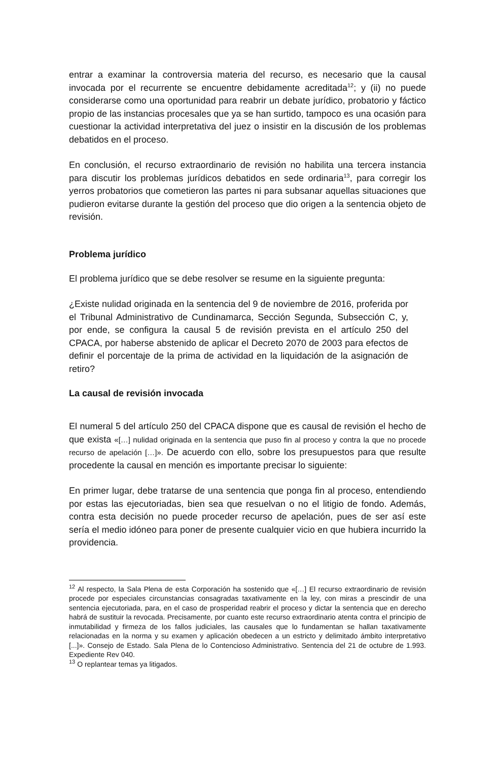entrar a examinar la controversia materia del recurso, es necesario que la causal invocada por el recurrente se encuentre debidamente acreditada<sup>12</sup>; y (ii) no puede considerarse como una oportunidad para reabrir un debate jurídico, probatorio y fáctico propio de las instancias procesales que ya se han surtido, tampoco es una ocasión para cuestionar la actividad interpretativa del juez o insistir en la discusión de los problemas debatidos en el proceso.
En conclusión, el recurso extraordinario de revisión no habilita una tercera instancia para discutir los problemas jurídicos debatidos en sede ordinaria<sup>13</sup>, para corregir los yerros probatorios que cometieron las partes ni para subsanar aquellas situaciones que pudieron evitarse durante la gestión del proceso que dio origen a la sentencia objeto de revisión.
Problema jurídico
El problema jurídico que se debe resolver se resume en la siguiente pregunta:
¿Existe nulidad originada en la sentencia del 9 de noviembre de 2016, proferida por el Tribunal Administrativo de Cundinamarca, Sección Segunda, Subsección C, y, por ende, se configura la causal 5 de revisión prevista en el artículo 250 del CPACA, por haberse abstenido de aplicar el Decreto 2070 de 2003 para efectos de definir el porcentaje de la prima de actividad en la liquidación de la asignación de retiro?
La causal de revisión invocada
El numeral 5 del artículo 250 del CPACA dispone que es causal de revisión el hecho de que exista «[…] nulidad originada en la sentencia que puso fin al proceso y contra la que no procede recurso de apelación […]». De acuerdo con ello, sobre los presupuestos para que resulte procedente la causal en mención es importante precisar lo siguiente:
En primer lugar, debe tratarse de una sentencia que ponga fin al proceso, entendiendo por estas las ejecutoriadas, bien sea que resuelvan o no el litigio de fondo. Además, contra esta decisión no puede proceder recurso de apelación, pues de ser así este sería el medio idóneo para poner de presente cualquier vicio en que hubiera incurrido la providencia.
<sup>12</sup> Al respecto, la Sala Plena de esta Corporación ha sostenido que «[…] El recurso extraordinario de revisión procede por especiales circunstancias consagradas taxativamente en la ley, con miras a prescindir de una sentencia ejecutoriada, para, en el caso de prosperidad reabrir el proceso y dictar la sentencia que en derecho habrá de sustituir la revocada. Precisamente, por cuanto este recurso extraordinario atenta contra el principio de inmutabilidad y firmeza de los fallos judiciales, las causales que lo fundamentan se hallan taxativamente relacionadas en la norma y su examen y aplicación obedecen a un estricto y delimitado ámbito interpretativo [...]». Consejo de Estado. Sala Plena de lo Contencioso Administrativo. Sentencia del 21 de octubre de 1.993. Expediente Rev 040.
<sup>13</sup> O replantear temas ya litigados.